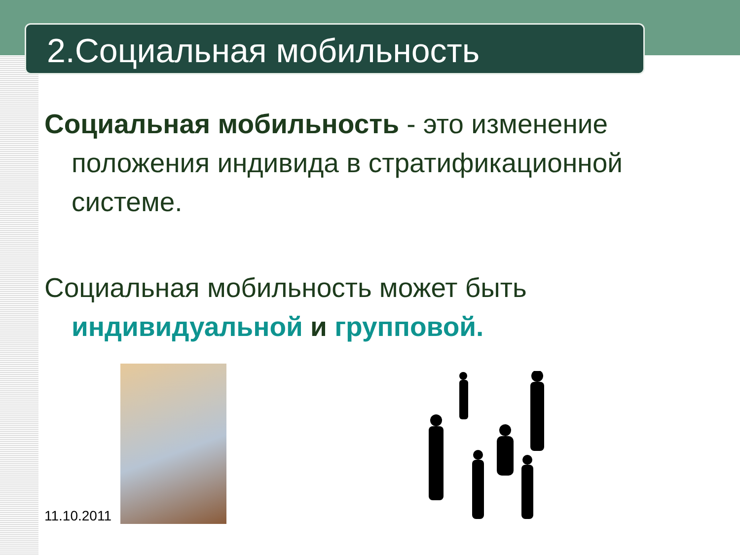2.Социальная мобильность
Социальная мобильность - это изменение положения индивида в стратификационной системе.
Социальная мобильность может быть индивидуальной и групповой.
11.10.2011